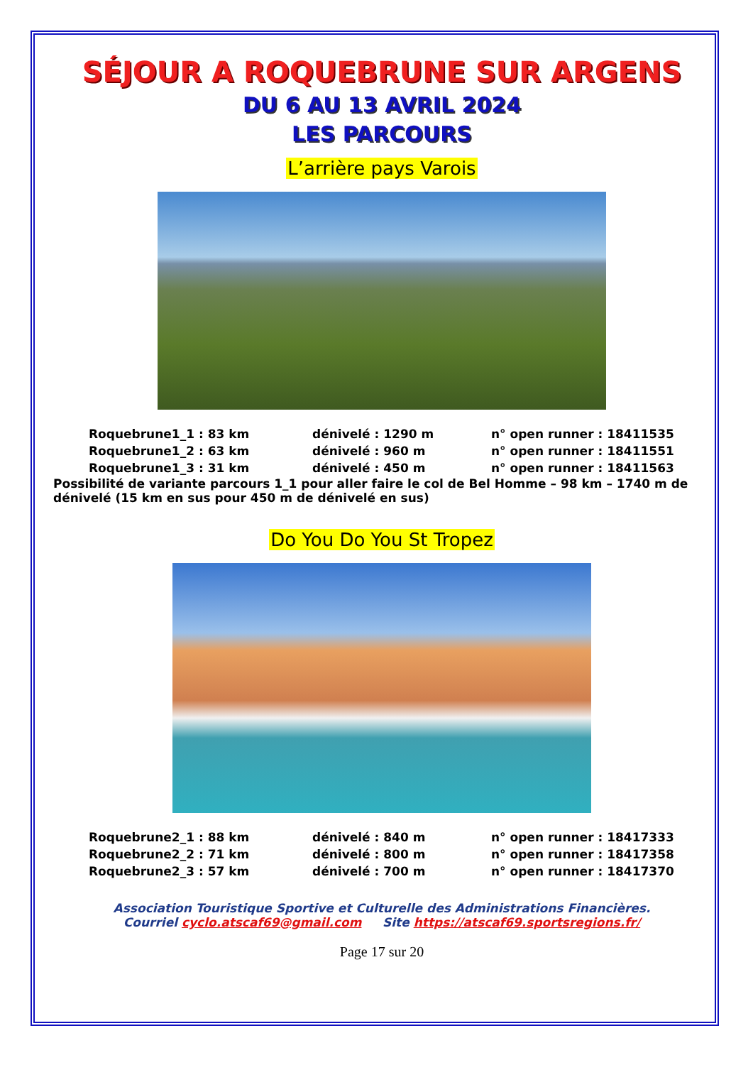SÉJOUR A ROQUEBRUNE SUR ARGENS
DU 6 AU 13 AVRIL 2024
LES PARCOURS
L’arrière pays Varois
| Roquebrune1_1 : 83 km | dénivelé : 1290 m | n° open runner : 18411535 |
| Roquebrune1_2 : 63 km | dénivelé : 960 m | n° open runner : 18411551 |
| Roquebrune1_3 : 31 km | dénivelé : 450 m | n° open runner : 18411563 |
Possibilité de variante parcours 1_1 pour aller faire le col de Bel Homme – 98 km – 1740 m de dénivelé (15 km en sus pour 450 m de dénivelé en sus)
Do You Do You St Tropez
| Roquebrune2_1 : 88 km | dénivelé : 840 m | n° open runner : 18417333 |
| Roquebrune2_2 : 71 km | dénivelé : 800 m | n° open runner : 18417358 |
| Roquebrune2_3 : 57 km | dénivelé : 700 m | n° open runner : 18417370 |
Association Touristique Sportive et Culturelle des Administrations Financières.
Courriel cyclo.atscaf69@gmail.com Site https://atscaf69.sportsregions.fr/
Page 17 sur 20